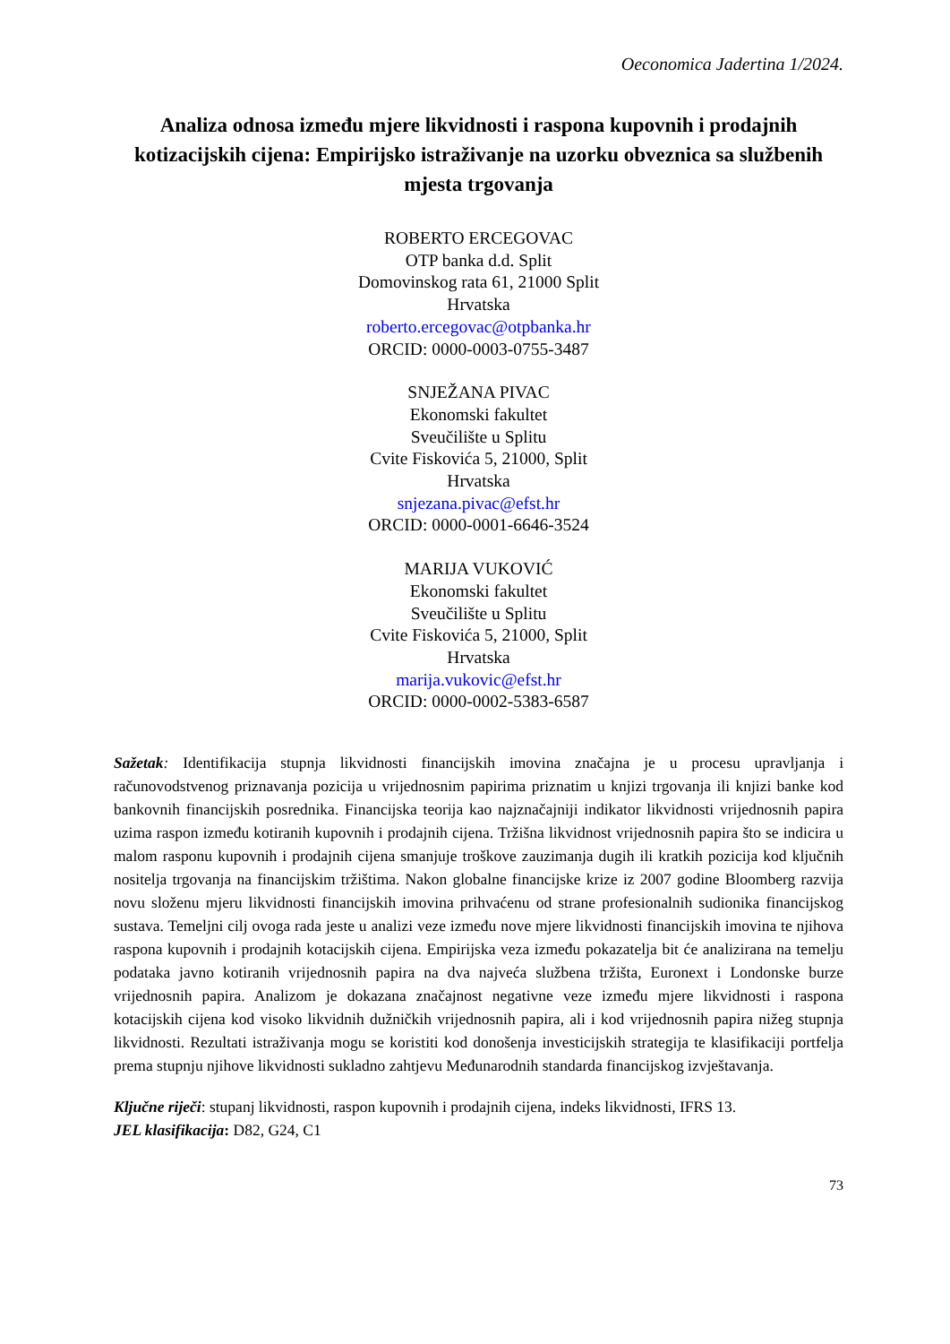Oeconomica Jadertina 1/2024.
Analiza odnosa između mjere likvidnosti i raspona kupovnih i prodajnih kotizacijskih cijena: Empirijsko istraživanje na uzorku obveznica sa službenih mjesta trgovanja
ROBERTO ERCEGOVAC
OTP banka d.d. Split
Domovinskog rata 61, 21000 Split
Hrvatska
roberto.ercegovac@otpbanka.hr
ORCID: 0000-0003-0755-3487
SNJEŽANA PIVAC
Ekonomski fakultet
Sveučilište u Splitu
Cvite Fiskovića 5, 21000, Split
Hrvatska
snjezana.pivac@efst.hr
ORCID: 0000-0001-6646-3524
MARIJA VUKOVIĆ
Ekonomski fakultet
Sveučilište u Splitu
Cvite Fiskovića 5, 21000, Split
Hrvatska
marija.vukovic@efst.hr
ORCID: 0000-0002-5383-6587
Sažetak: Identifikacija stupnja likvidnosti financijskih imovina značajna je u procesu upravljanja i računovodstvenog priznavanja pozicija u vrijednosnim papirima priznatim u knjizi trgovanja ili knjizi banke kod bankovnih financijskih posrednika. Financijska teorija kao najznačajniji indikator likvidnosti vrijednosnih papira uzima raspon između kotiranih kupovnih i prodajnih cijena. Tržišna likvidnost vrijednosnih papira što se indicira u malom rasponu kupovnih i prodajnih cijena smanjuje troškove zauzimanja dugih ili kratkih pozicija kod ključnih nositelja trgovanja na financijskim tržištima. Nakon globalne financijske krize iz 2007 godine Bloomberg razvija novu složenu mjeru likvidnosti financijskih imovina prihvaćenu od strane profesionalnih sudionika financijskog sustava. Temeljni cilj ovoga rada jeste u analizi veze između nove mjere likvidnosti financijskih imovina te njihova raspona kupovnih i prodajnih kotacijskih cijena. Empirijska veza između pokazatelja bit će analizirana na temelju podataka javno kotiranih vrijednosnih papira na dva najveća službena tržišta, Euronext i Londonske burze vrijednosnih papira. Analizom je dokazana značajnost negativne veze između mjere likvidnosti i raspona kotacijskih cijena kod visoko likvidnih dužničkih vrijednosnih papira, ali i kod vrijednosnih papira nižeg stupnja likvidnosti. Rezultati istraživanja mogu se koristiti kod donošenja investicijskih strategija te klasifikaciji portfelja prema stupnju njihove likvidnosti sukladno zahtjevu Međunarodnih standarda financijskog izvještavanja.
Ključne riječi: stupanj likvidnosti, raspon kupovnih i prodajnih cijena, indeks likvidnosti, IFRS 13.
JEL klasifikacija: D82, G24, C1
73